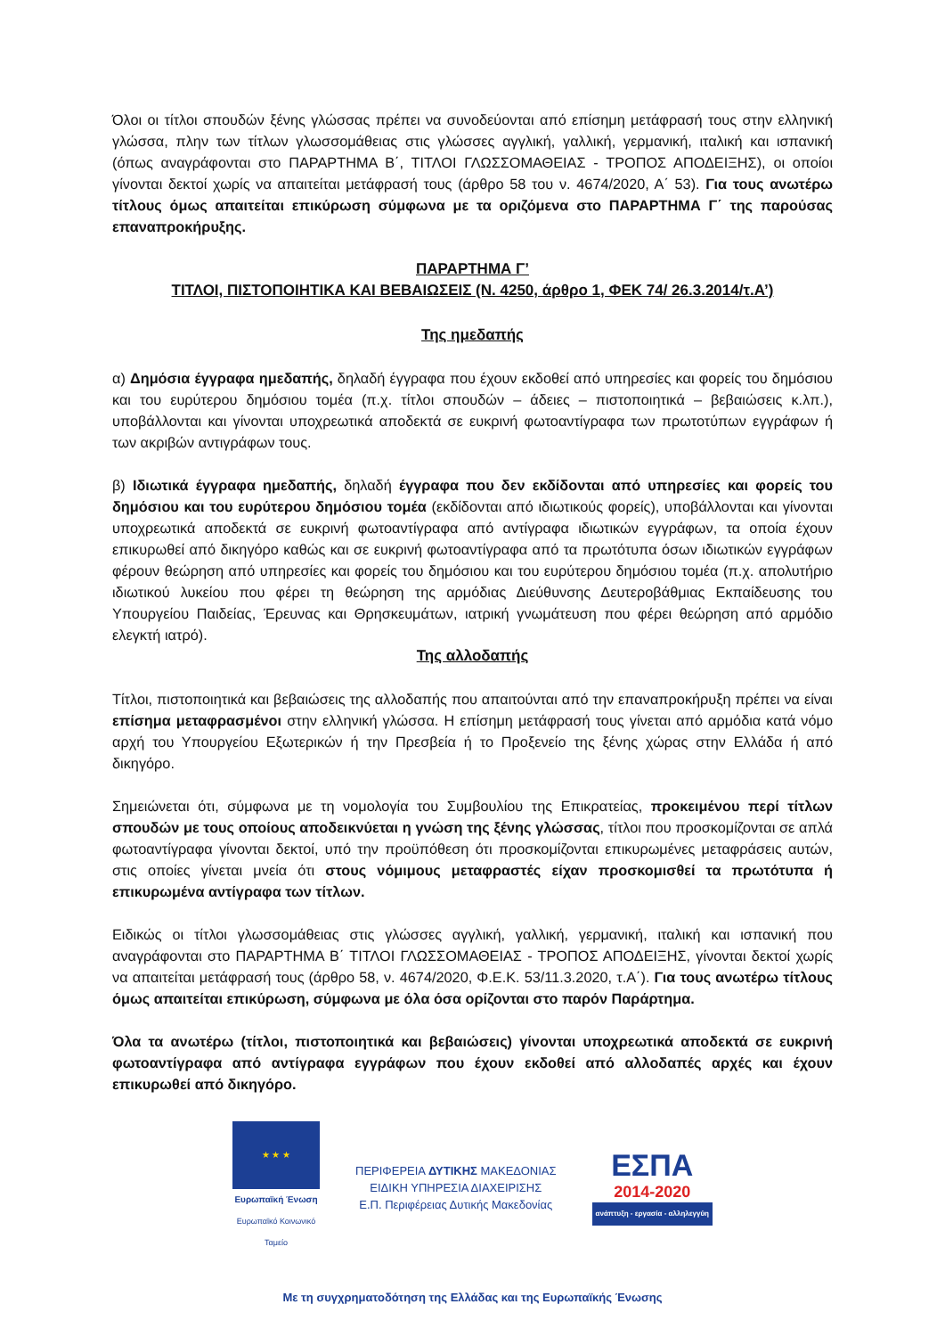Όλοι οι τίτλοι σπουδών ξένης γλώσσας πρέπει να συνοδεύονται από επίσημη μετάφρασή τους στην ελληνική γλώσσα, πλην των τίτλων γλωσσομάθειας στις γλώσσες αγγλική, γαλλική, γερμανική, ιταλική και ισπανική (όπως αναγράφονται στο ΠΑΡΑΡΤΗΜΑ Β΄, ΤΙΤΛΟΙ ΓΛΩΣΣΟΜΑΘΕΙΑΣ - ΤΡΟΠΟΣ ΑΠΟΔΕΙΞΗΣ), οι οποίοι γίνονται δεκτοί χωρίς να απαιτείται μετάφρασή τους (άρθρο 58 του ν. 4674/2020, Α΄ 53). Για τους ανωτέρω τίτλους όμως απαιτείται επικύρωση σύμφωνα με τα οριζόμενα στο ΠΑΡΑΡΤΗΜΑ Γ΄ της παρούσας επαναπροκήρυξης.
ΠΑΡΑΡΤΗΜΑ Γ’
ΤΙΤΛΟΙ, ΠΙΣΤΟΠΟΙΗΤΙΚΑ ΚΑΙ ΒΕΒΑΙΩΣΕΙΣ (Ν. 4250, άρθρο 1, ΦΕΚ 74/ 26.3.2014/τ.Α’)
Της ημεδαπής
α) Δημόσια έγγραφα ημεδαπής, δηλαδή έγγραφα που έχουν εκδοθεί από υπηρεσίες και φορείς του δημόσιου και του ευρύτερου δημόσιου τομέα (π.χ. τίτλοι σπουδών – άδειες – πιστοποιητικά – βεβαιώσεις κ.λπ.), υποβάλλονται και γίνονται υποχρεωτικά αποδεκτά σε ευκρινή φωτοαντίγραφα των πρωτοτύπων εγγράφων ή των ακριβών αντιγράφων τους.
β) Ιδιωτικά έγγραφα ημεδαπής, δηλαδή έγγραφα που δεν εκδίδονται από υπηρεσίες και φορείς του δημόσιου και του ευρύτερου δημόσιου τομέα (εκδίδονται από ιδιωτικούς φορείς), υποβάλλονται και γίνονται υποχρεωτικά αποδεκτά σε ευκρινή φωτοαντίγραφα από αντίγραφα ιδιωτικών εγγράφων, τα οποία έχουν επικυρωθεί από δικηγόρο καθώς και σε ευκρινή φωτοαντίγραφα από τα πρωτότυπα όσων ιδιωτικών εγγράφων φέρουν θεώρηση από υπηρεσίες και φορείς του δημόσιου και του ευρύτερου δημόσιου τομέα (π.χ. απολυτήριο ιδιωτικού λυκείου που φέρει τη θεώρηση της αρμόδιας Διεύθυνσης Δευτεροβάθμιας Εκπαίδευσης του Υπουργείου Παιδείας, Έρευνας και Θρησκευμάτων, ιατρική γνωμάτευση που φέρει θεώρηση από αρμόδιο ελεγκτή ιατρό).
Της αλλοδαπής
Τίτλοι, πιστοποιητικά και βεβαιώσεις της αλλοδαπής που απαιτούνται από την επαναπροκήρυξη πρέπει να είναι επίσημα μεταφρασμένοι στην ελληνική γλώσσα. Η επίσημη μετάφρασή τους γίνεται από αρμόδια κατά νόμο αρχή του Υπουργείου Εξωτερικών ή την Πρεσβεία ή το Προξενείο της ξένης χώρας στην Ελλάδα ή από δικηγόρο.
Σημειώνεται ότι, σύμφωνα με τη νομολογία του Συμβουλίου της Επικρατείας, προκειμένου περί τίτλων σπουδών με τους οποίους αποδεικνύεται η γνώση της ξένης γλώσσας, τίτλοι που προσκομίζονται σε απλά φωτοαντίγραφα γίνονται δεκτοί, υπό την προϋπόθεση ότι προσκομίζονται επικυρωμένες μεταφράσεις αυτών, στις οποίες γίνεται μνεία ότι στους νόμιμους μεταφραστές είχαν προσκομισθεί τα πρωτότυπα ή επικυρωμένα αντίγραφα των τίτλων.
Ειδικώς οι τίτλοι γλωσσομάθειας στις γλώσσες αγγλική, γαλλική, γερμανική, ιταλική και ισπανική που αναγράφονται στο ΠΑΡΑΡΤΗΜΑ Β΄ ΤΙΤΛΟΙ ΓΛΩΣΣΟΜΑΘΕΙΑΣ - ΤΡΟΠΟΣ ΑΠΟΔΕΙΞΗΣ, γίνονται δεκτοί χωρίς να απαιτείται μετάφρασή τους (άρθρο 58, ν. 4674/2020, Φ.Ε.Κ. 53/11.3.2020, τ.Α΄). Για τους ανωτέρω τίτλους όμως απαιτείται επικύρωση, σύμφωνα με όλα όσα ορίζονται στο παρόν Παράρτημα.
Όλα τα ανωτέρω (τίτλοι, πιστοποιητικά και βεβαιώσεις) γίνονται υποχρεωτικά αποδεκτά σε ευκρινή φωτοαντίγραφα από αντίγραφα εγγράφων που έχουν εκδοθεί από αλλοδαπές αρχές και έχουν επικυρωθεί από δικηγόρο.
★ ★ ★
Ευρωπαϊκή Ένωση
Ευρωπαϊκό Κοινωνικό Ταμείο
ΠΕΡΙΦΕΡΕΙΑ ΔΥΤΙΚΗΣ ΜΑΚΕΔΟΝΙΑΣ
ΕΙΔΙΚΗ ΥΠΗΡΕΣΙΑ ΔΙΑΧΕΙΡΙΣΗΣ
Ε.Π. Περιφέρειας Δυτικής Μακεδονίας
ΕΣΠΑ
2014-2020
ανάπτυξη - εργασία - αλληλεγγύη
Με τη συγχρηματοδότηση της Ελλάδας και της Ευρωπαϊκής Ένωσης